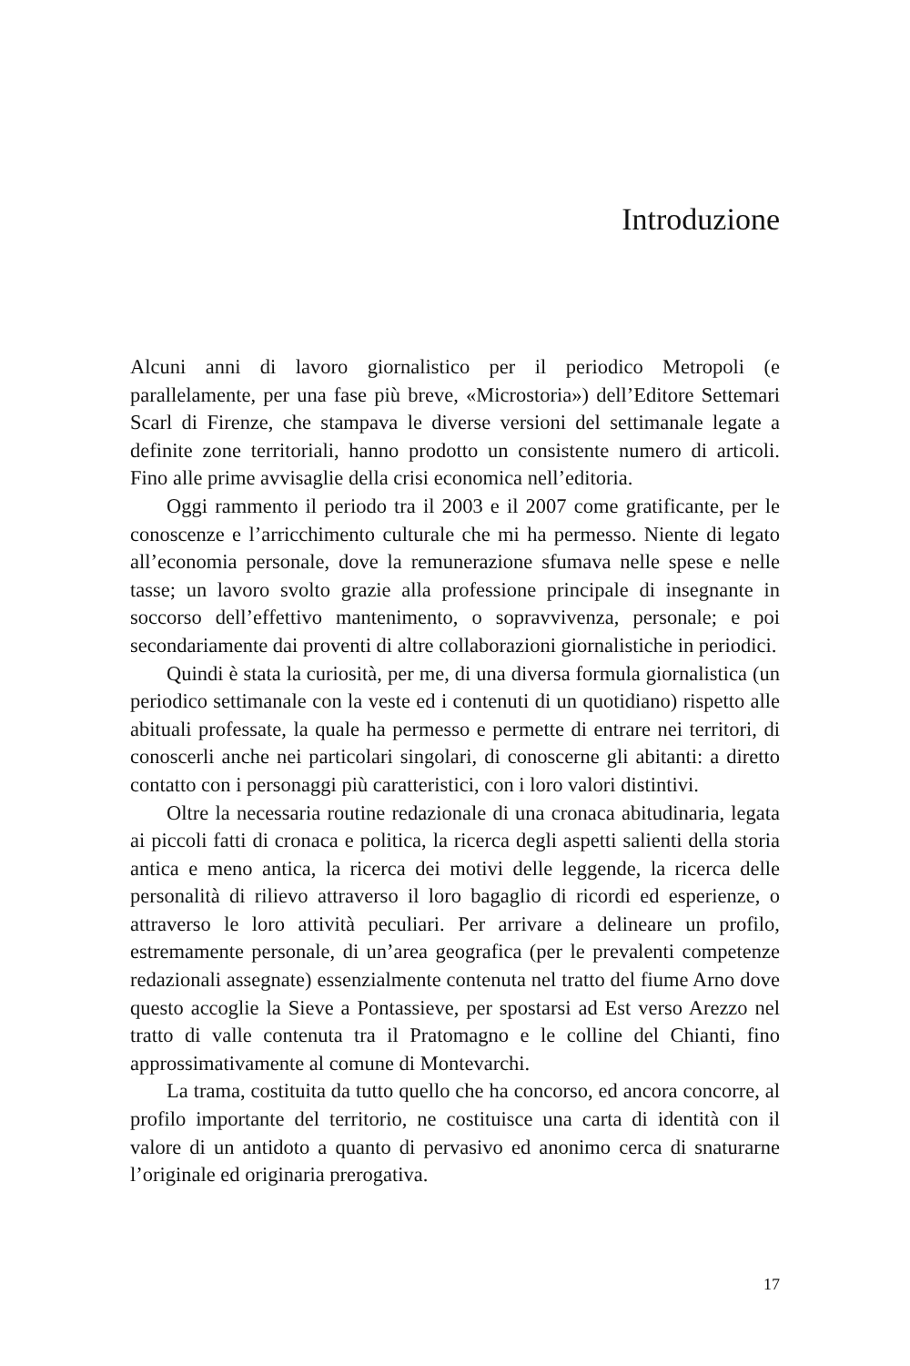Introduzione
Alcuni anni di lavoro giornalistico per il periodico Metropoli (e parallelamente, per una fase più breve, «Microstoria») dell’Editore Settemari Scarl di Firenze, che stampava le diverse versioni del settimanale legate a definite zone territoriali, hanno prodotto un consistente numero di articoli. Fino alle prime avvisaglie della crisi economica nell’editoria.
Oggi rammento il periodo tra il 2003 e il 2007 come gratificante, per le conoscenze e l’arricchimento culturale che mi ha permesso. Niente di legato all’economia personale, dove la remunerazione sfumava nelle spese e nelle tasse; un lavoro svolto grazie alla professione principale di insegnante in soccorso dell’effettivo mantenimento, o sopravvivenza, personale; e poi secondariamente dai proventi di altre collaborazioni giornalistiche in periodici.
Quindi è stata la curiosità, per me, di una diversa formula giornalistica (un periodico settimanale con la veste ed i contenuti di un quotidiano) rispetto alle abituali professate, la quale ha permesso e permette di entrare nei territori, di conoscerli anche nei particolari singolari, di conoscerne gli abitanti: a diretto contatto con i personaggi più caratteristici, con i loro valori distintivi.
Oltre la necessaria routine redazionale di una cronaca abitudinaria, legata ai piccoli fatti di cronaca e politica, la ricerca degli aspetti salienti della storia antica e meno antica, la ricerca dei motivi delle leggende, la ricerca delle personalità di rilievo attraverso il loro bagaglio di ricordi ed esperienze, o attraverso le loro attività peculiari. Per arrivare a delineare un profilo, estremamente personale, di un’area geografica (per le prevalenti competenze redazionali assegnate) essenzialmente contenuta nel tratto del fiume Arno dove questo accoglie la Sieve a Pontassieve, per spostarsi ad Est verso Arezzo nel tratto di valle contenuta tra il Pratomagno e le colline del Chianti, fino approssimativamente al comune di Montevarchi.
La trama, costituita da tutto quello che ha concorso, ed ancora concorre, al profilo importante del territorio, ne costituisce una carta di identità con il valore di un antidoto a quanto di pervasivo ed anonimo cerca di snaturarne l’originale ed originaria prerogativa.
17